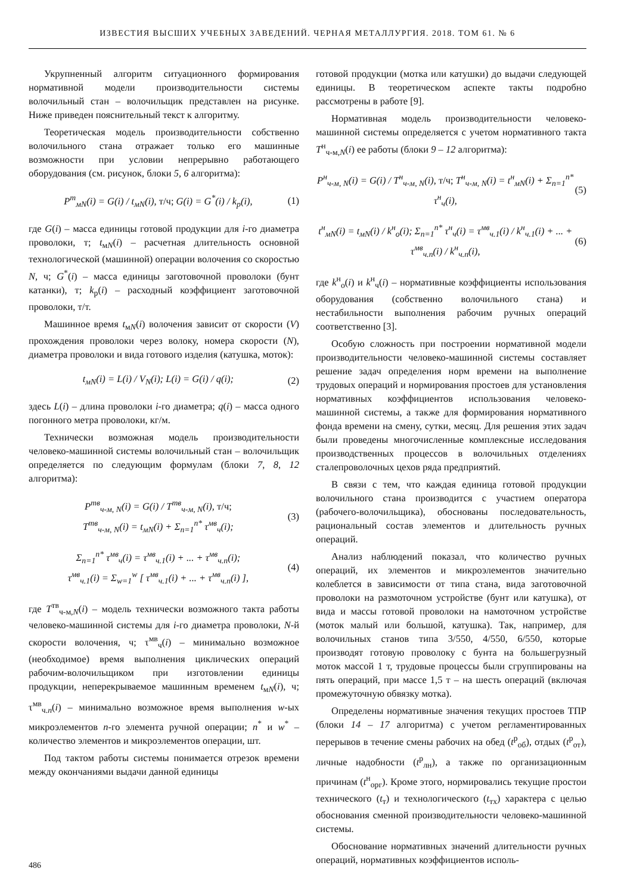ИЗВЕСТИЯ ВЫСШИХ УЧЕБНЫХ ЗАВЕДЕНИЙ. ЧЕРНАЯ МЕТАЛЛУРГИЯ. 2018. ТОМ 61. № 6
Укрупненный алгоритм ситуационного формирования нормативной модели производительности системы волочильный стан – волочильщик представлен на рисунке. Ниже приведен пояснительный текст к алгоритму.
Теоретическая модель производительности собственно волочильного стана отражает только его машинные возможности при условии непрерывно работающего оборудования (см. рисунок, блоки 5, 6 алгоритма):
P<sup>т</sup><sub>мN</sub>(i) = G(i) / t<sub>мN</sub>(i), т/ч; G(i) = G<sup>*</sup>(i) / k<sub>р</sub>(i),
(1)
где G(i) – масса единицы готовой продукции для i-го диаметра проволоки, т; t<sub>мN</sub>(i) – расчетная длительность основной технологической (машинной) операции волочения со скоростью N, ч; G<sup>*</sup>(i) – масса единицы заготовочной проволоки (бунт катанки), т; k<sub>р</sub>(i) – расходный коэффициент заготовочной проволоки, т/т.
Машинное время t<sub>мN</sub>(i) волочения зависит от скорости (V) прохождения проволоки через волоку, номера скорости (N), диаметра проволоки и вида готового изделия (катушка, моток):
t<sub>мN</sub>(i) = L(i) / V<sub>N</sub>(i); L(i) = G(i) / q(i);
(2)
здесь L(i) – длина проволоки i-го диаметра; q(i) – масса одного погонного метра проволоки, кг/м.
Технически возможная модель производительности человеко-машинной системы волочильный стан – волочильщик определяется по следующим формулам (блоки 7, 8, 12 алгоритма):
P<sup>тв</sup><sub>ч-м, N</sub>(i) = G(i) / T<sup>тв</sup><sub>ч-м, N</sub>(i), т/ч;
T<sup>тв</sup><sub>ч-м, N</sub>(i) = t<sub>мN</sub>(i) + Σ<sub>n=1</sub><sup>n*</sup> τ<sup>мв</sup><sub>ч</sub>(i);
(3)
Σ<sub>n=1</sub><sup>n*</sup> τ<sup>мв</sup><sub>ч</sub>(i) = τ<sup>мв</sup><sub>ч.1</sub>(i) + ... + τ<sup>мв</sup><sub>ч.n</sub>(i);
τ<sup>мв</sup><sub>ч.1</sub>(i) = Σ<sub>w=1</sub><sup>w</sup> [ τ<sup>мв</sup><sub>ч.1</sub>(i) + ... + τ<sup>мв</sup><sub>ч.n</sub>(i) ],
(4)
где T<sup>тв</sup><sub>ч-м,N</sub>(i) – модель технически возможного такта работы человеко-машинной системы для i-го диаметра проволоки, N-й скорости волочения, ч; τ<sup>мв</sup><sub>ч</sub>(i) – минимально возможное (необходимое) время выполнения циклических операций рабочим-волочильщиком при изготовлении единицы продукции, неперекрываемое машинным временем t<sub>мN</sub>(i), ч; τ<sup>мв</sup><sub>ч.n</sub>(i) – минимально возможное время выполнения w-ых микроэлементов n-го элемента ручной операции; n<sup>*</sup> и w<sup>*</sup> – количество элементов и микроэлементов операции, шт.
Под тактом работы системы понимается отрезок времени между окончаниями выдачи данной единицы
готовой продукции (мотка или катушки) до выдачи следующей единицы. В теоретическом аспекте такты подробно рассмотрены в работе [9].
Нормативная модель производительности человеко-машинной системы определяется с учетом нормативного такта T<sup>н</sup><sub>ч-м,N</sub>(i) ее работы (блоки 9 – 12 алгоритма):
P<sup>н</sup><sub>ч-м, N</sub>(i) = G(i) / T<sup>н</sup><sub>ч-м, N</sub>(i), т/ч; T<sup>н</sup><sub>ч-м, N</sub>(i) = t<sup>н</sup><sub>мN</sub>(i) + Σ<sub>n=1</sub><sup>n*</sup> τ<sup>н</sup><sub>ч</sub>(i),
(5)
t<sup>н</sup><sub>мN</sub>(i) = t<sub>мN</sub>(i) / k<sup>н</sup><sub>о</sub>(i); Σ<sub>n=1</sub><sup>n*</sup> τ<sup>н</sup><sub>ч</sub>(i) = τ<sup>мв</sup><sub>ч.1</sub>(i) / k<sup>н</sup><sub>ч.1</sub>(i) + ... + τ<sup>мв</sup><sub>ч.n</sub>(i) / k<sup>н</sup><sub>ч.n</sub>(i),
(6)
где k<sup>н</sup><sub>о</sub>(i) и k<sup>н</sup><sub>ч</sub>(i) – нормативные коэффициенты использования оборудования (собственно волочильного стана) и нестабильности выполнения рабочим ручных операций соответственно [3].
Особую сложность при построении нормативной модели производительности человеко-машинной системы составляет решение задач определения норм времени на выполнение трудовых операций и нормирования простоев для установления нормативных коэффициентов использования человеко-машинной системы, а также для формирования нормативного фонда времени на смену, сутки, месяц. Для решения этих задач были проведены многочисленные комплексные исследования производственных процессов в волочильных отделениях сталепроволочных цехов ряда предприятий.
В связи с тем, что каждая единица готовой продукции волочильного стана производится с участием оператора (рабочего-волочильщика), обоснованы последовательность, рациональный состав элементов и длительность ручных операций.
Анализ наблюдений показал, что количество ручных операций, их элементов и микроэлементов значительно колеблется в зависимости от типа стана, вида заготовочной проволоки на размоточном устройстве (бунт или катушка), от вида и массы готовой проволоки на намоточном устройстве (моток малый или большой, катушка). Так, например, для волочильных станов типа 3/550, 4/550, 6/550, которые производят готовую проволоку с бунта на большегрузный моток массой 1 т, трудовые процессы были сгруппированы на пять операций, при массе 1,5 т – на шесть операций (включая промежуточную обвязку мотка).
Определены нормативные значения текущих простоев ТПР (блоки 14 – 17 алгоритма) с учетом регламентированных перерывов в течение смены рабочих на обед (t<sup>р</sup><sub>об</sub>), отдых (t<sup>р</sup><sub>от</sub>), личные надобности (t<sup>р</sup><sub>лн</sub>), а также по организационным причинам (t<sup>н</sup><sub>орг</sub>). Кроме этого, нормировались текущие простои технического (t<sub>т</sub>) и технологического (t<sub>тх</sub>) характера с целью обоснования сменной производительности человеко-машинной системы.
Обоснование нормативных значений длительности ручных операций, нормативных коэффициентов исполь-
486